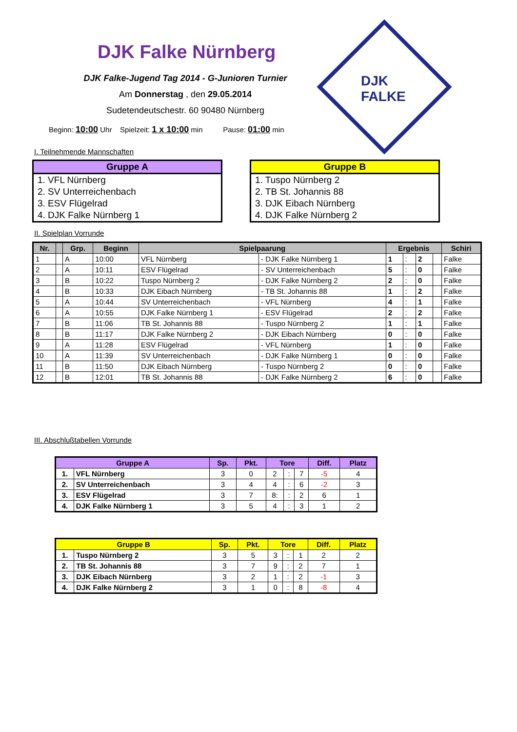DJK Falke Nürnberg
DJK
FALKE
DJK Falke-Jugend Tag 2014 - G-Junioren Turnier
Am Donnerstag , den 29.05.2014
Sudetendeutschestr. 60 90480 Nürnberg
Beginn: 10:00 Uhr Spielzeit: 1 x 10:00 min Pause: 01:00 min
I. Teilnehmende Mannschaften
Gruppe A
1. VFL Nürnberg
2. SV Unterreichenbach
3. ESV Flügelrad
4. DJK Falke Nürnberg 1
Gruppe B
1. Tuspo Nürnberg 2
2. TB St. Johannis 88
3. DJK Eibach Nürnberg
4. DJK Falke Nürnberg 2
II. Spielplan Vorrunde
| Nr. | | Grp. | Beginn | Spielpaarung | | Ergebnis | | | | Schiri |
| --- | --- | --- | --- | --- | --- | --- | --- | --- | --- | --- |
| 1 | | A | 10:00 | VFL Nürnberg | - DJK Falke Nürnberg 1 | 1 | : | 2 | | Falke |
| 2 | | A | 10:11 | ESV Flügelrad | - SV Unterreichenbach | 5 | : | 0 | | Falke |
| 3 | | B | 10:22 | Tuspo Nürnberg 2 | - DJK Falke Nürnberg 2 | 2 | : | 0 | | Falke |
| 4 | | B | 10:33 | DJK Eibach Nürnberg | - TB St. Johannis 88 | 1 | : | 2 | | Falke |
| 5 | | A | 10:44 | SV Unterreichenbach | - VFL Nürnberg | 4 | : | 1 | | Falke |
| 6 | | A | 10:55 | DJK Falke Nürnberg 1 | - ESV Flügelrad | 2 | : | 2 | | Falke |
| 7 | | B | 11:06 | TB St. Johannis 88 | - Tuspo Nürnberg 2 | 1 | : | 1 | | Falke |
| 8 | | B | 11:17 | DJK Falke Nürnberg 2 | - DJK Eibach Nürnberg | 0 | : | 0 | | Falke |
| 9 | | A | 11:28 | ESV Flügelrad | - VFL Nürnberg | 1 | : | 0 | | Falke |
| 10 | | A | 11:39 | SV Unterreichenbach | - DJK Falke Nürnberg 1 | 0 | : | 0 | | Falke |
| 11 | | B | 11:50 | DJK Eibach Nürnberg | - Tuspo Nürnberg 2 | 0 | : | 0 | | Falke |
| 12 | | B | 12:01 | TB St. Johannis 88 | - DJK Falke Nürnberg 2 | 6 | : | 0 | | Falke |
III. Abschlußtabellen Vorrunde
| Gruppe A | | Sp. | Pkt. | Tore | | | Diff. | Platz |
| --- | --- | --- | --- | --- | --- | --- | --- | --- |
| 1. | VFL Nürnberg | 3 | 0 | 2 | : | 7 | -5 | 4 |
| 2. | SV Unterreichenbach | 3 | 4 | 4 | : | 6 | -2 | 3 |
| 3. | ESV Flügelrad | 3 | 7 | 8: | : | 2 | 6 | 1 |
| 4. | DJK Falke Nürnberg 1 | 3 | 5 | 4 | : | 3 | 1 | 2 |
| Gruppe B | | Sp. | Pkt. | Tore | | | Diff. | Platz |
| --- | --- | --- | --- | --- | --- | --- | --- | --- |
| 1. | Tuspo Nürnberg 2 | 3 | 5 | 3 | : | 1 | 2 | 2 |
| 2. | TB St. Johannis 88 | 3 | 7 | 9 | : | 2 | 7 | 1 |
| 3. | DJK Eibach Nürnberg | 3 | 2 | 1 | : | 2 | -1 | 3 |
| 4. | DJK Falke Nürnberg 2 | 3 | 1 | 0 | : | 8 | -8 | 4 |